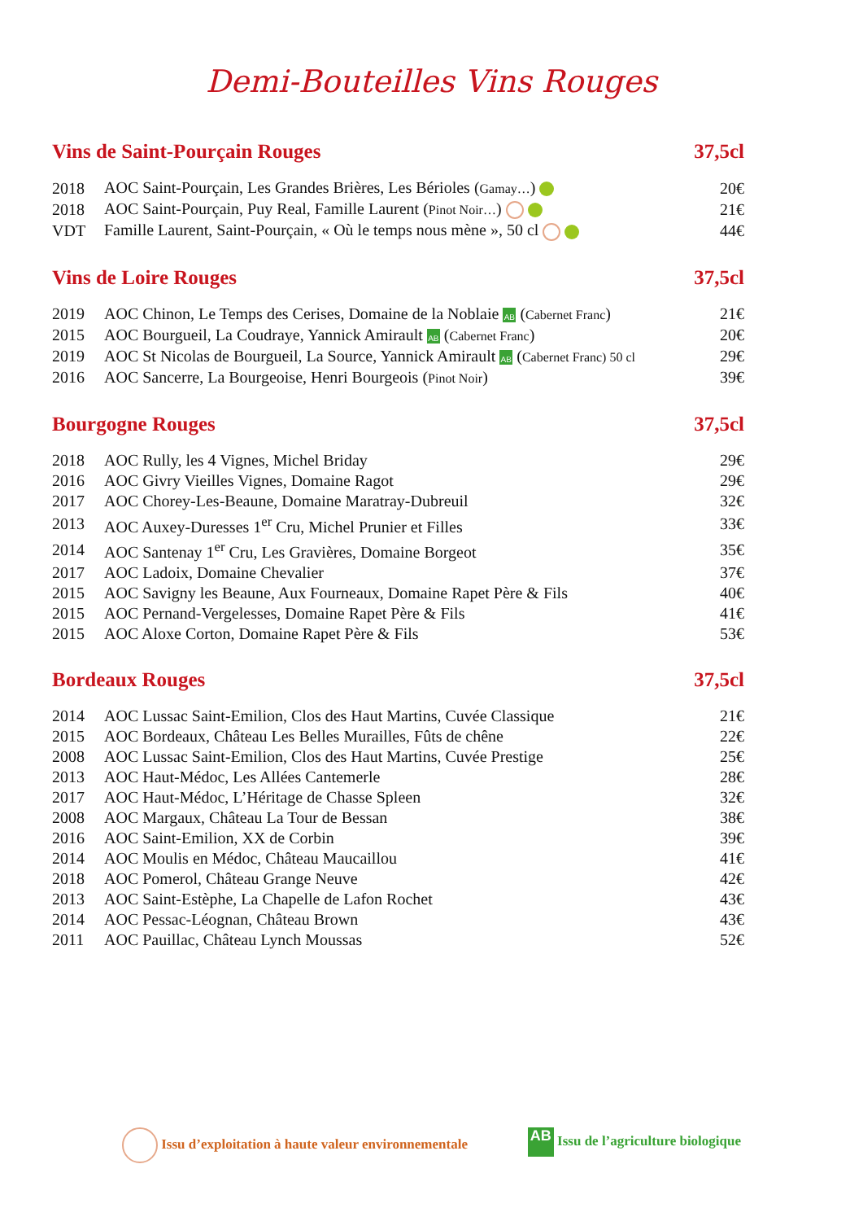Demi-Bouteilles Vins Rouges
| Vins de Saint-Pourçain Rouges | | 37,5cl |
| --- | --- | --- |
| 2018 | AOC Saint-Pourçain, Les Grandes Brières, Les Bérioles ( Gamay… ) | 20€ |
| 2018 | AOC Saint-Pourçain, Puy Real, Famille Laurent ( Pinot Noir… ) | 21€ |
| VDT | Famille Laurent, Saint-Pourçain, « Où le temps nous mène », 50 cl | 44€ |
| Vins de Loire Rouges | | 37,5cl |
| 2019 | AOC Chinon, Le Temps des Cerises, Domaine de la Noblaie AB ( Cabernet Franc ) | 21€ |
| 2015 | AOC Bourgueil, La Coudraye, Yannick Amirault AB ( Cabernet Franc ) | 20€ |
| 2019 | AOC St Nicolas de Bourgueil, La Source, Yannick Amirault AB ( Cabernet Franc) 50 cl | 29€ |
| 2016 | AOC Sancerre, La Bourgeoise, Henri Bourgeois ( Pinot Noir ) | 39€ |
| Bourgogne Rouges | | 37,5cl |
| 2018 | AOC Rully, les 4 Vignes, Michel Briday | 29€ |
| 2016 | AOC Givry Vieilles Vignes, Domaine Ragot | 29€ |
| 2017 | AOC Chorey-Les-Beaune, Domaine Maratray-Dubreuil | 32€ |
| 2013 | AOC Auxey-Duresses 1<sup>er</sup> Cru, Michel Prunier et Filles | 33€ |
| 2014 | AOC Santenay 1<sup>er</sup> Cru, Les Gravières, Domaine Borgeot | 35€ |
| 2017 | AOC Ladoix, Domaine Chevalier | 37€ |
| 2015 | AOC Savigny les Beaune, Aux Fourneaux, Domaine Rapet Père & Fils | 40€ |
| 2015 | AOC Pernand-Vergelesses, Domaine Rapet Père & Fils | 41€ |
| 2015 | AOC Aloxe Corton, Domaine Rapet Père & Fils | 53€ |
| Bordeaux Rouges | | 37,5cl |
| 2014 | AOC Lussac Saint-Emilion, Clos des Haut Martins, Cuvée Classique | 21€ |
| 2015 | AOC Bordeaux, Château Les Belles Murailles, Fûts de chêne | 22€ |
| 2008 | AOC Lussac Saint-Emilion, Clos des Haut Martins, Cuvée Prestige | 25€ |
| 2013 | AOC Haut-Médoc, Les Allées Cantemerle | 28€ |
| 2017 | AOC Haut-Médoc, L’Héritage de Chasse Spleen | 32€ |
| 2008 | AOC Margaux, Château La Tour de Bessan | 38€ |
| 2016 | AOC Saint-Emilion, XX de Corbin | 39€ |
| 2014 | AOC Moulis en Médoc, Château Maucaillou | 41€ |
| 2018 | AOC Pomerol, Château Grange Neuve | 42€ |
| 2013 | AOC Saint-Estèphe, La Chapelle de Lafon Rochet | 43€ |
| 2014 | AOC Pessac-Léognan, Château Brown | 43€ |
| 2011 | AOC Pauillac, Château Lynch Moussas | 52€ |
Issu d’exploitation à haute valeur environnementale AB Issu de l’agriculture biologique